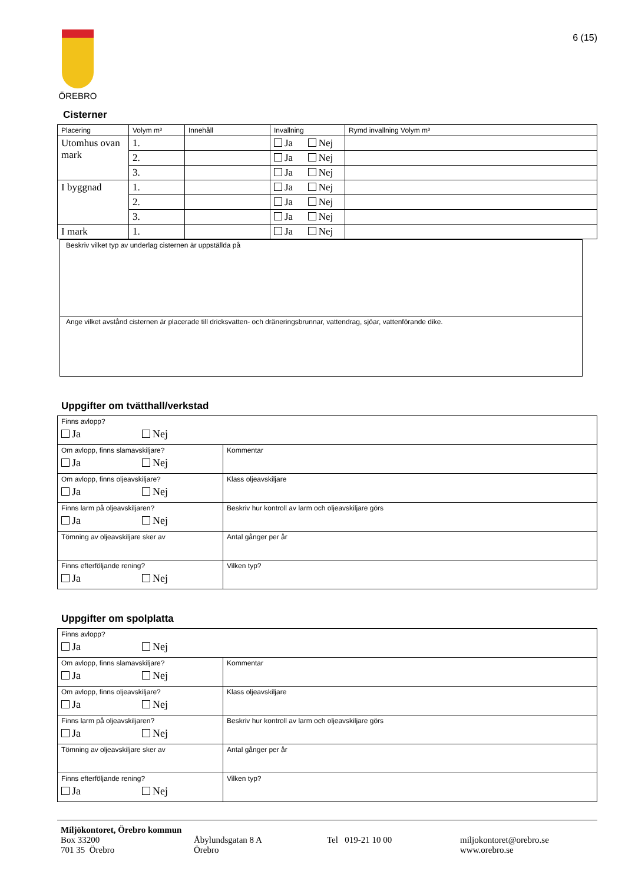ÖREBRO
6 (15)
Cisterner
| Placering | Volym m³ | Innehåll | Invallning | Rymd invallning Volym m³ |
| --- | --- | --- | --- | --- |
| Utomhus ovan mark | 1. | | Ja Nej | |
| | 2. | | Ja Nej | |
| | 3. | | Ja Nej | |
| I byggnad | 1. | | Ja Nej | |
| | 2. | | Ja Nej | |
| | 3. | | Ja Nej | |
| I mark | 1. | | Ja Nej | |
| Beskriv vilket typ av underlag cisternen är uppställda på |
| Ange vilket avstånd cisternen är placerade till dricksvatten- och dräneringsbrunnar, vattendrag, sjöar, vattenförande dike. |
Uppgifter om tvätthall/verkstad
| Finns avlopp? Ja Nej | |
| Om avlopp, finns slamavskiljare? Ja Nej | Kommentar |
| Om avlopp, finns oljeavskiljare? Ja Nej | Klass oljeavskiljare |
| Finns larm på oljeavskiljaren? Ja Nej | Beskriv hur kontroll av larm och oljeavskiljare görs |
| Tömning av oljeavskiljare sker av | Antal gånger per år |
| Finns efterföljande rening? Ja Nej | Vilken typ? |
Uppgifter om spolplatta
| Finns avlopp? Ja Nej | |
| Om avlopp, finns slamavskiljare? Ja Nej | Kommentar |
| Om avlopp, finns oljeavskiljare? Ja Nej | Klass oljeavskiljare |
| Finns larm på oljeavskiljaren? Ja Nej | Beskriv hur kontroll av larm och oljeavskiljare görs |
| Tömning av oljeavskiljare sker av | Antal gånger per år |
| Finns efterföljande rening? Ja Nej | Vilken typ? |
Miljökontoret, Örebro kommun
Box 33200
701 35 Örebro
Åbylundsgatan 8 A
Örebro
Tel 019-21 10 00 miljokontoret@orebro.se
www.orebro.se